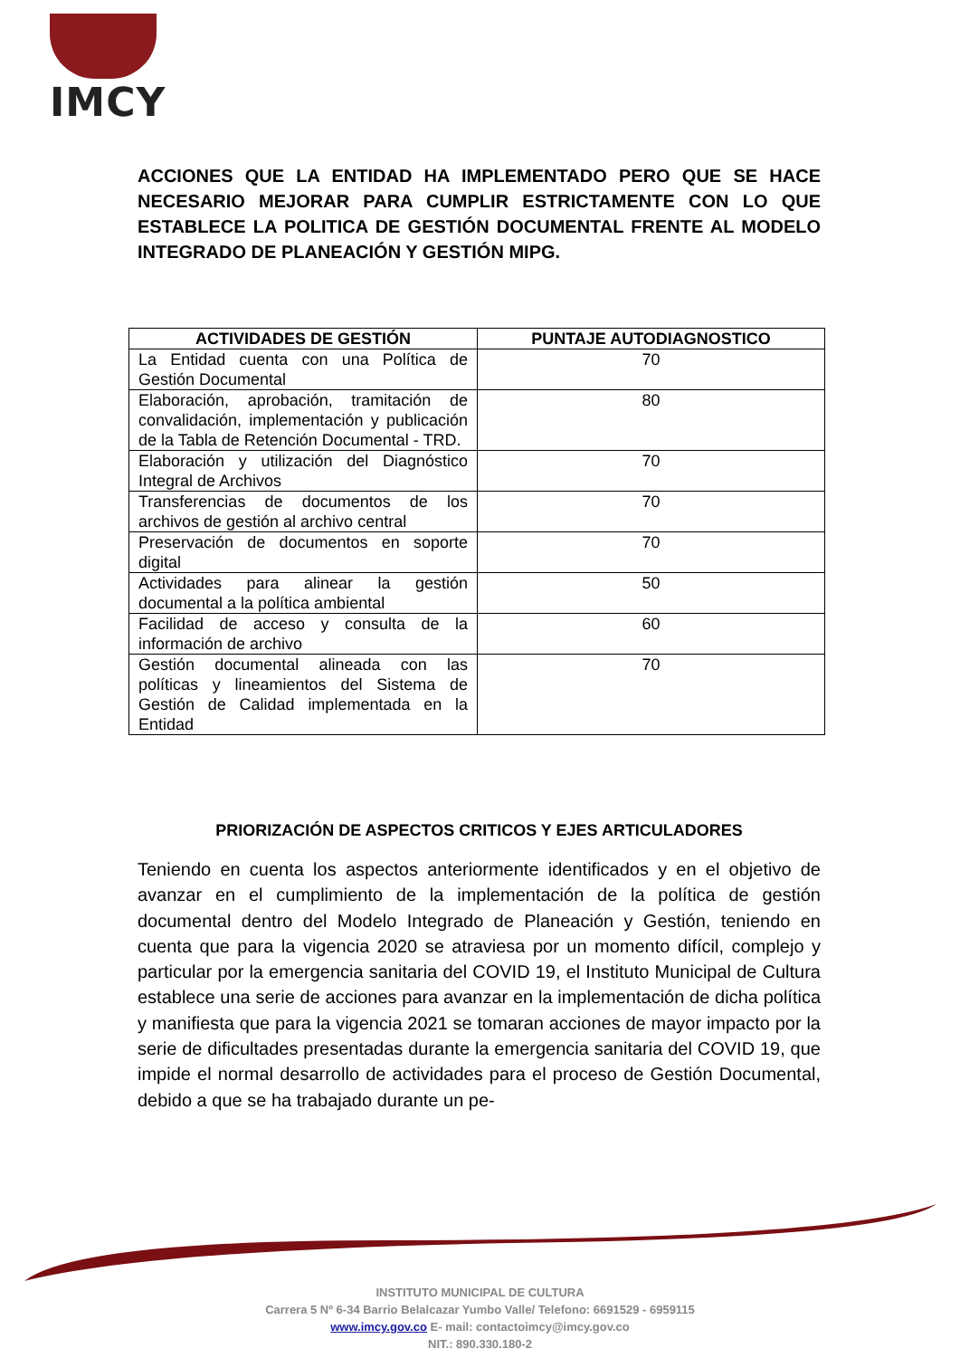IMCY
ACCIONES QUE LA ENTIDAD HA IMPLEMENTADO PERO QUE SE HACE NECESARIO MEJORAR PARA CUMPLIR ESTRICTAMENTE CON LO QUE ESTABLECE LA POLITICA DE GESTIÓN DOCUMENTAL FRENTE AL MODELO INTEGRADO DE PLANEACIÓN Y GESTIÓN MIPG.
| ACTIVIDADES DE GESTIÓN | PUNTAJE AUTODIAGNOSTICO |
| --- | --- |
| La Entidad cuenta con una Política de Gestión Documental | 70 |
| Elaboración, aprobación, tramitación de convalidación, implementación y publicación de la Tabla de Retención Documental - TRD. | 80 |
| Elaboración y utilización del Diagnóstico Integral de Archivos | 70 |
| Transferencias de documentos de los archivos de gestión al archivo central | 70 |
| Preservación de documentos en soporte digital | 70 |
| Actividades para alinear la gestión documental a la política ambiental | 50 |
| Facilidad de acceso y consulta de la información de archivo | 60 |
| Gestión documental alineada con las políticas y lineamientos del Sistema de Gestión de Calidad implementada en la Entidad | 70 |
PRIORIZACIÓN DE ASPECTOS CRITICOS Y EJES ARTICULADORES
Teniendo en cuenta los aspectos anteriormente identificados y en el objetivo de avanzar en el cumplimiento de la implementación de la política de gestión documental dentro del Modelo Integrado de Planeación y Gestión, teniendo en cuenta que para la vigencia 2020 se atraviesa por un momento difícil, complejo y particular por la emergencia sanitaria del COVID 19, el Instituto Municipal de Cultura establece una serie de acciones para avanzar en la implementación de dicha política y manifiesta que para la vigencia 2021 se tomaran acciones de mayor impacto por la serie de dificultades presentadas durante la emergencia sanitaria del COVID 19, que impide el normal desarrollo de actividades para el proceso de Gestión Documental, debido a que se ha trabajado durante un pe-
INSTITUTO MUNICIPAL DE CULTURA
Carrera 5 Nº 6-34 Barrio Belalcazar Yumbo Valle/ Telefono: 6691529 - 6959115
www.imcy.gov.co E- mail: contactoimcy@imcy.gov.co
NIT.: 890.330.180-2